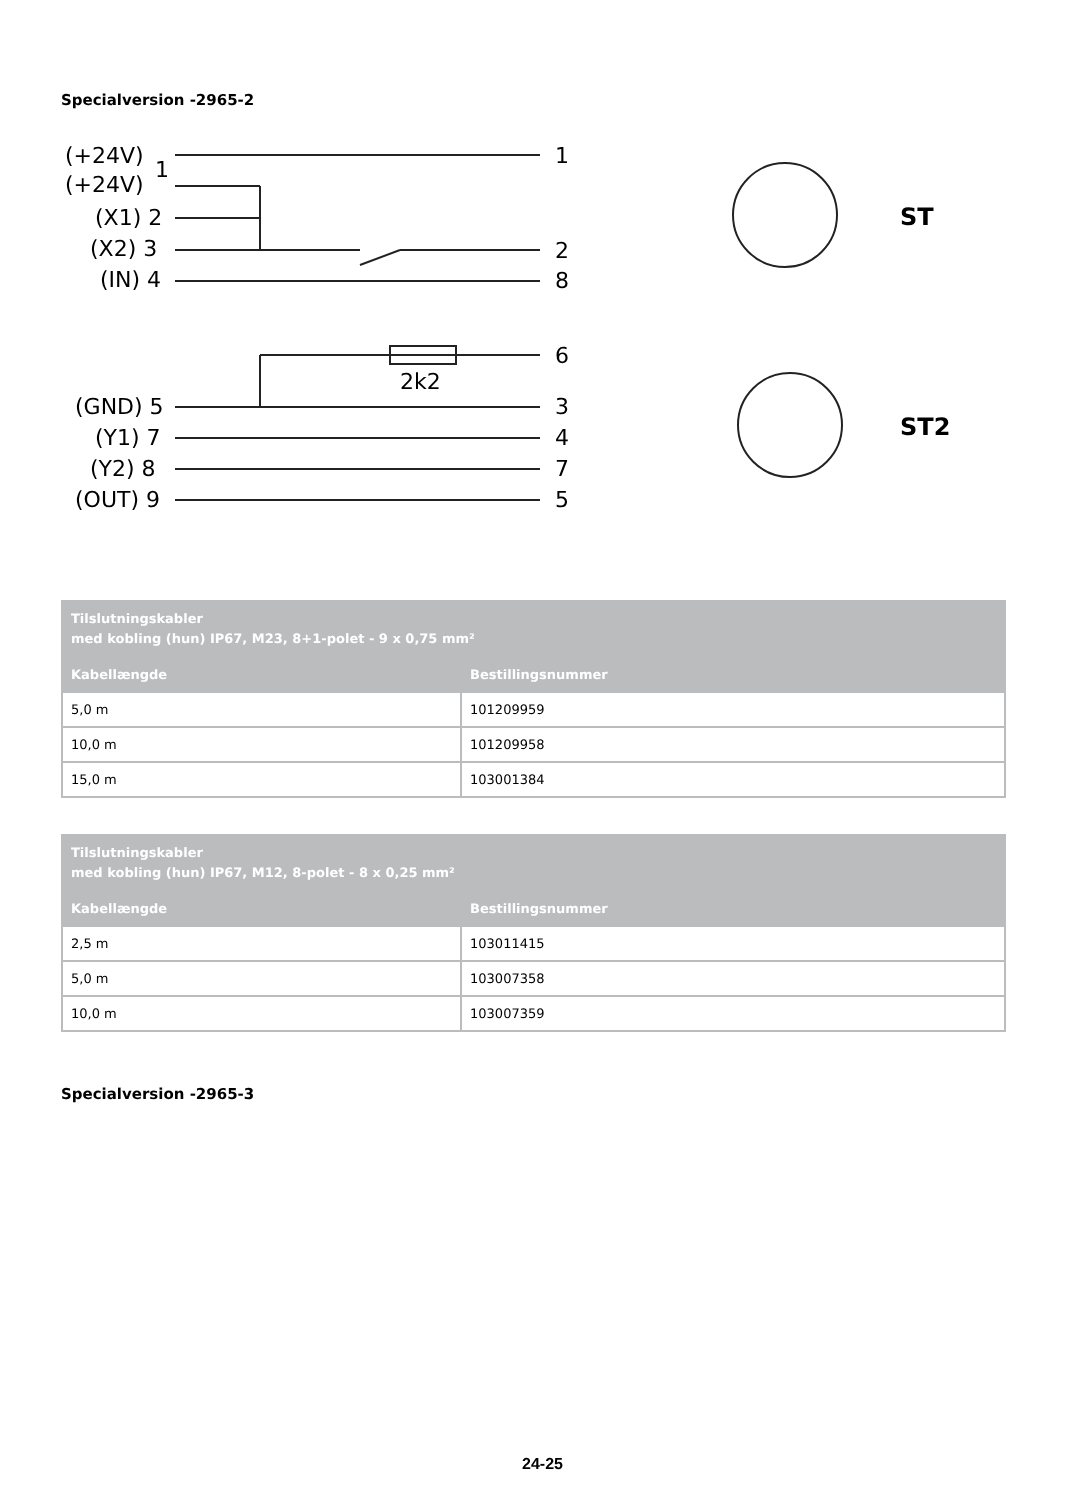Specialversion -2965-2
(+24V)
(+24V)
1
(X1) 2
(X2) 3
(IN) 4
(GND) 5
(Y1) 7
(Y2) 8
(OUT) 9
2k2
1
2
8
6
3
4
7
5
ST
ST2
| Tilslutningskabler med kobling (hun) IP67, M23, 8+1-polet - 9 x 0,75 mm² | |
| --- | --- |
| Kabellængde | Bestillingsnummer |
| 5,0 m | 101209959 |
| 10,0 m | 101209958 |
| 15,0 m | 103001384 |
| Tilslutningskabler med kobling (hun) IP67, M12, 8-polet - 8 x 0,25 mm² | |
| --- | --- |
| Kabellængde | Bestillingsnummer |
| 2,5 m | 103011415 |
| 5,0 m | 103007358 |
| 10,0 m | 103007359 |
Specialversion -2965-3
24-25